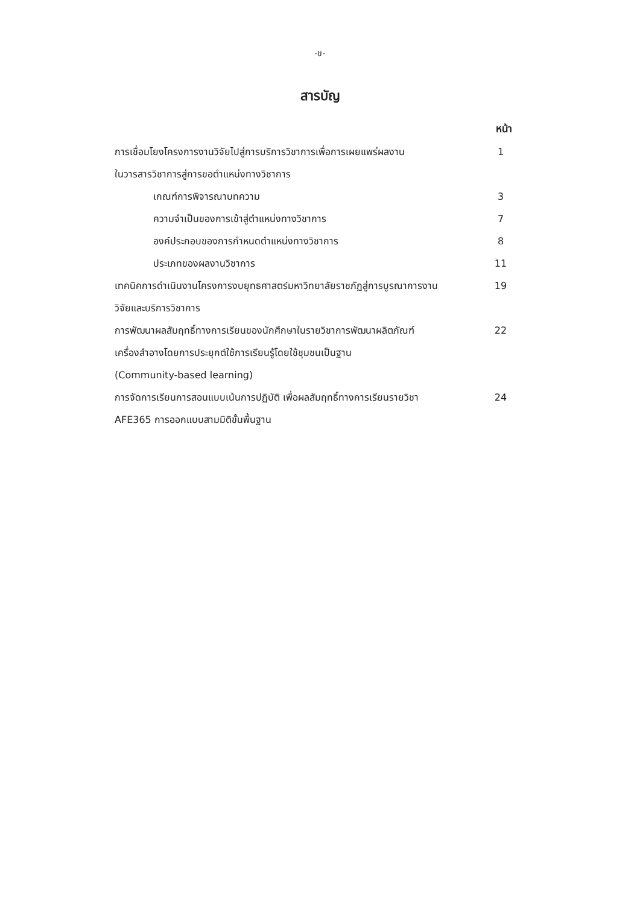-ข-
สารบัญ
| | หน้า |
| การเชื่อมโยงโครงการงานวิจัยไปสู่การบริการวิชาการเพื่อการเผยแพร่ผลงาน | 1 |
| ในวารสารวิชาการสู่การขอตำแหน่งทางวิชาการ | |
| เกณฑ์การพิจารณาบทความ | 3 |
| ความจำเป็นของการเข้าสู่ตำแหน่งทางวิชาการ | 7 |
| องค์ประกอบของการกำหนดตำแหน่งทางวิชาการ | 8 |
| ประเภทของผลงานวิชาการ | 11 |
| เทคนิคการดำเนินงานโครงการงบยุทธศาสตร์มหาวิทยาลัยราชภัฏสู่การบูรณาการงาน | 19 |
| วิจัยและบริการวิชาการ | |
| การพัฒนาผลสัมฤทธิ์ทางการเรียนของนักศึกษาในรายวิชาการพัฒนาผลิตภัณฑ์ | 22 |
| เครื่องสำอางโดยการประยุกต์ใช้การเรียนรู้โดยใช้ชุมชนเป็นฐาน | |
| (Community-based learning) | |
| การจัดการเรียนการสอนแบบเน้นการปฏิบัติ เพื่อผลสัมฤทธิ์ทางการเรียนรายวิชา | 24 |
| AFE365 การออกแบบสามมิติขั้นพื้นฐาน | |